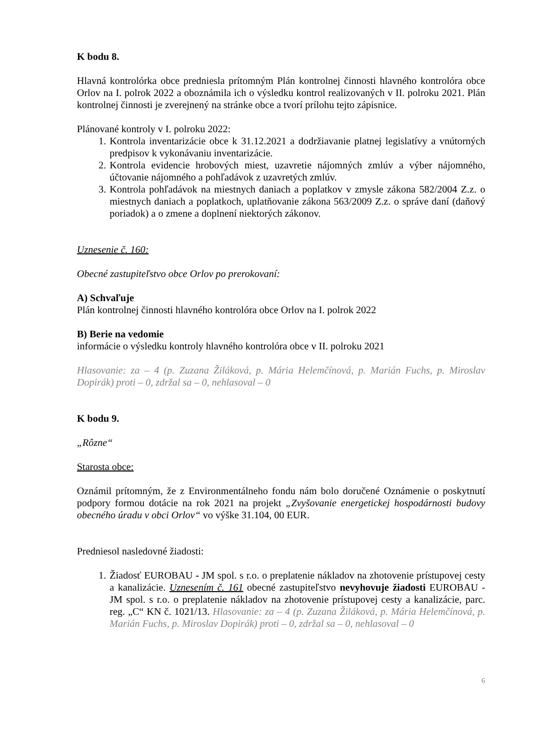K bodu 8.
Hlavná kontrolórka obce predniesla prítomným Plán kontrolnej činnosti hlavného kontrolóra obce Orlov na I. polrok 2022 a oboznámila ich o výsledku kontrol realizovaných v II. polroku 2021. Plán kontrolnej činnosti je zverejnený na stránke obce a tvorí prílohu tejto zápisnice.
Plánované kontroly v I. polroku 2022:
1. Kontrola inventarizácie obce k 31.12.2021 a dodržiavanie platnej legislatívy a vnútorných predpisov k vykonávaniu inventarizácie.
2. Kontrola evidencie hrobových miest, uzavretie nájomných zmlúv a výber nájomného, účtovanie nájomného a pohľadávok z uzavretých zmlúv.
3. Kontrola pohľadávok na miestnych daniach a poplatkov v zmysle zákona 582/2004 Z.z. o miestnych daniach a poplatkoch, uplatňovanie zákona 563/2009 Z.z. o správe daní (daňový poriadok) a o zmene a doplnení niektorých zákonov.
Uznesenie č. 160:
Obecné zastupiteľstvo obce Orlov po prerokovaní:
A) Schvaľuje
Plán kontrolnej činnosti hlavného kontrolóra obce Orlov na I. polrok 2022
B) Berie na vedomie
informácie o výsledku kontroly hlavného kontrolóra obce v II. polroku 2021
Hlasovanie: za – 4 (p. Zuzana Žiláková, p. Mária Helemčínová, p. Marián Fuchs, p. Miroslav Dopirák) proti – 0, zdržal sa – 0, nehlasoval – 0
K bodu 9.
„Rôzne“
Starosta obce:
Oznámil prítomným, že z Environmentálneho fondu nám bolo doručené Oznámenie o poskytnutí podpory formou dotácie na rok 2021 na projekt „Zvyšovanie energetickej hospodárnosti budovy obecného úradu v obci Orlov“ vo výške 31.104, 00 EUR.
Predniesol nasledovné žiadosti:
1. Žiadosť EUROBAU - JM spol. s r.o. o preplatenie nákladov na zhotovenie prístupovej cesty a kanalizácie. Uznesením č. 161 obecné zastupiteľstvo nevyhovuje žiadosti EUROBAU - JM spol. s r.o. o preplatenie nákladov na zhotovenie prístupovej cesty a kanalizácie, parc. reg. „C“ KN č. 1021/13. Hlasovanie: za – 4 (p. Zuzana Žiláková, p. Mária Helemčínová, p. Marián Fuchs, p. Miroslav Dopirák) proti – 0, zdržal sa – 0, nehlasoval – 0
6